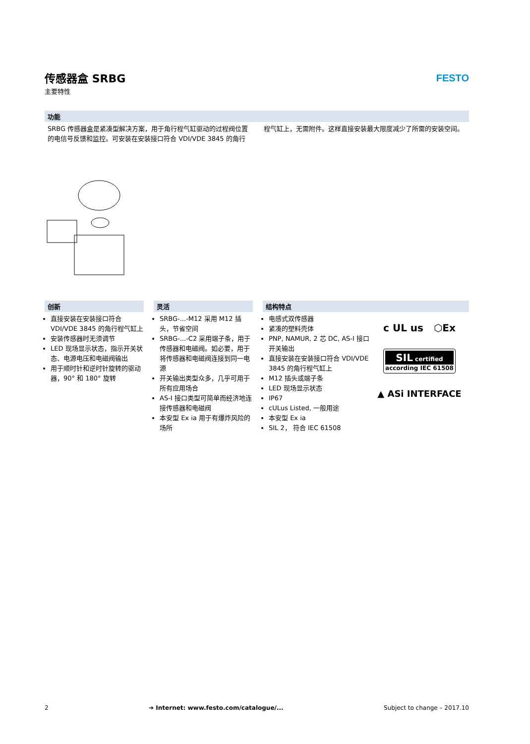传感器盒 SRBG
主要特性
FESTO
功能
SRBG 传感器盒是紧凑型解决方案，用于角行程气缸驱动的过程阀位置的电信号反馈和监控。可安装在安装接口符合 VDI/VDE 3845 的角行程气缸上，无需附件。这样直接安装最大限度减少了所需的安装空间。
创新
直接安装在安装接口符合 VDI/VDE 3845 的角行程气缸上
安装传感器时无须调节
LED 现场显示状态，指示开关状态、电源电压和电磁阀输出
用于顺时针和逆时针旋转的驱动器，90° 和 180° 旋转
灵活
SRBG-...-M12 采用 M12 插头，节省空间
SRBG-...-C2 采用端子条，用于传感器和电磁阀。如必要，用于将传感器和电磁阀连接到同一电源
开关输出类型众多，几乎可用于所有应用场合
AS-I 接口类型可简单而经济地连接传感器和电磁阀
本安型 Ex ia 用于有爆炸风险的场所
结构特点
电感式双传感器
紧凑的塑料壳体
PNP, NAMUR, 2 芯 DC, AS-I 接口开关输出
直接安装在安装接口符合 VDI/VDE 3845 的角行程气缸上
M12 插头或端子条
LED 现场显示状态
IP67
cULus Listed, 一般用途
本安型 Ex ia
SIL 2， 符合 IEC 61508
c UL us ⬡Ex
SIL certified
according IEC 61508
▲ ASi INTERFACE
2 ➔ Internet: www.festo.com/catalogue/... Subject to change – 2017.10